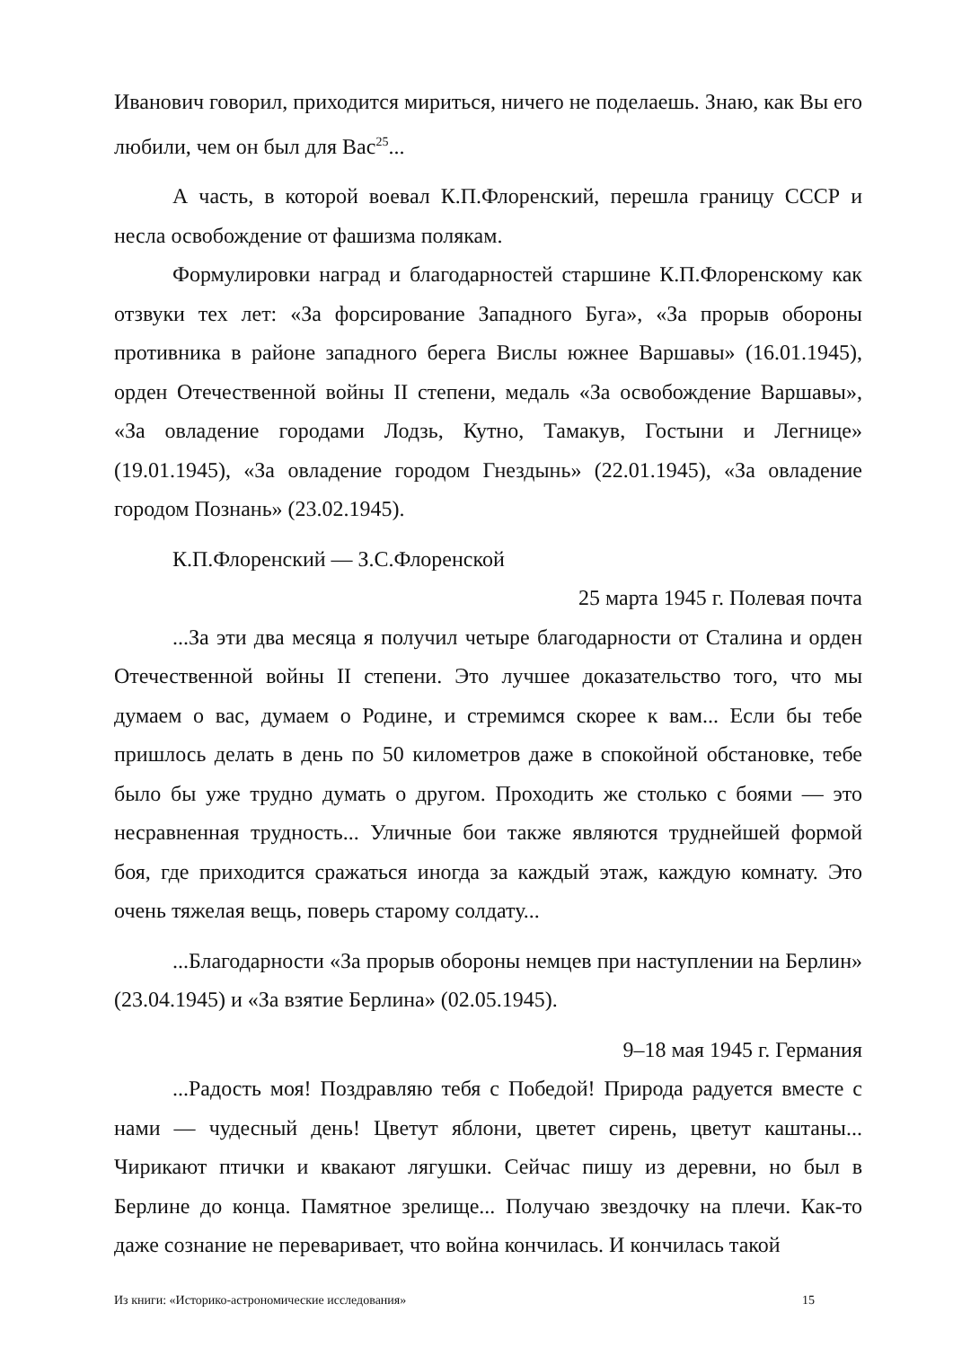Иванович говорил, приходится мириться, ничего не поделаешь. Знаю, как Вы его любили, чем он был для Вас<sup>25</sup>...
А часть, в которой воевал К.П.Флоренский, перешла границу СССР и несла освобождение от фашизма полякам.
Формулировки наград и благодарностей старшине К.П.Флоренскому как отзвуки тех лет: «За форсирование Западного Буга», «За прорыв обороны противника в районе западного берега Вислы южнее Варшавы» (16.01.1945), орден Отечественной войны II степени, медаль «За освобождение Варшавы», «За овладение городами Лодзь, Кутно, Тамакув, Гостыни и Легнице» (19.01.1945), «За овладение городом Гнездынь» (22.01.1945), «За овладение городом Познань» (23.02.1945).
К.П.Флоренский — З.С.Флоренской
25 марта 1945 г. Полевая почта
...За эти два месяца я получил четыре благодарности от Сталина и орден Отечественной войны II степени. Это лучшее доказательство того, что мы думаем о вас, думаем о Родине, и стремимся скорее к вам... Если бы тебе пришлось делать в день по 50 километров даже в спокойной обстановке, тебе было бы уже трудно думать о другом. Проходить же столько с боями — это несравненная трудность... Уличные бои также являются труднейшей формой боя, где приходится сражаться иногда за каждый этаж, каждую комнату. Это очень тяжелая вещь, поверь старому солдату...
...Благодарности «За прорыв обороны немцев при наступлении на Берлин» (23.04.1945) и «За взятие Берлина» (02.05.1945).
9–18 мая 1945 г. Германия
...Радость моя! Поздравляю тебя с Победой! Природа радуется вместе с нами — чудесный день! Цветут яблони, цветет сирень, цветут каштаны... Чирикают птички и квакают лягушки. Сейчас пишу из деревни, но был в Берлине до конца. Памятное зрелище... Получаю звездочку на плечи. Как-то даже сознание не переваривает, что война кончилась. И кончилась такой
Из книги: «Историко-астрономические исследования» 15